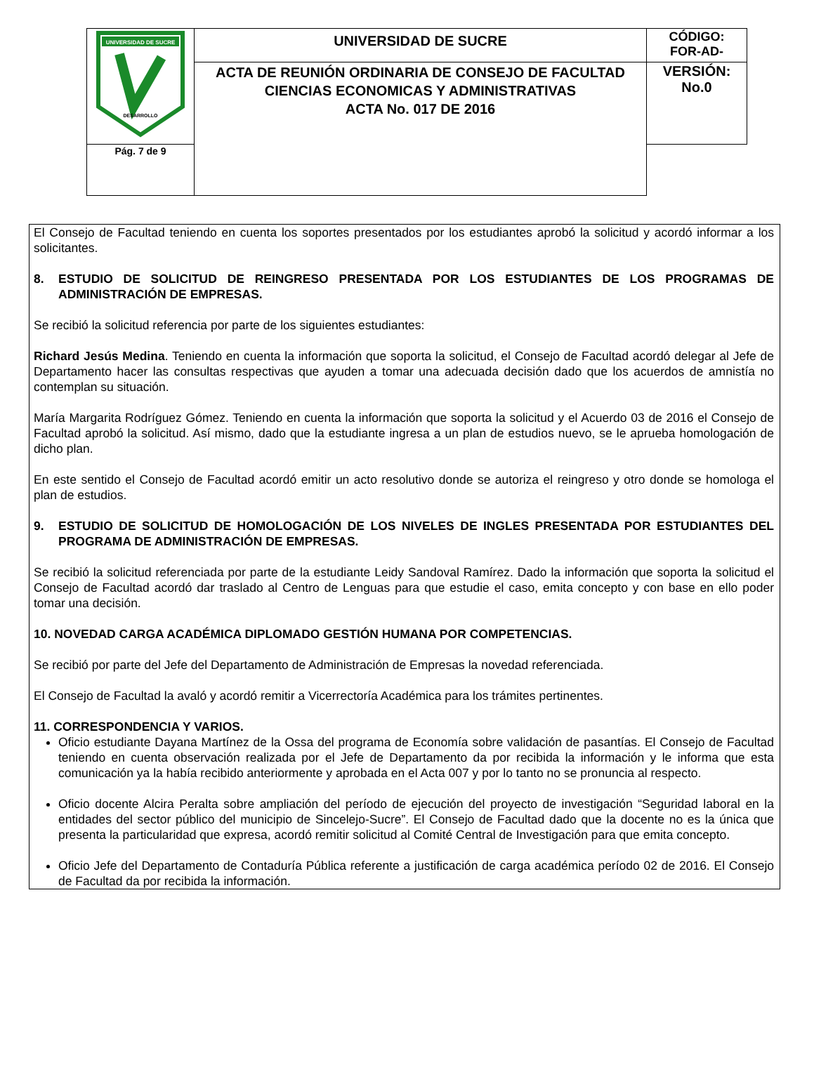| UNIVERSIDAD DE SUCRE DESARROLLO | UNIVERSIDAD DE SUCRE | CÓDIGO: FOR-AD- |
| | ACTA DE REUNIÓN ORDINARIA DE CONSEJO DE FACULTAD CIENCIAS ECONOMICAS Y ADMINISTRATIVAS ACTA No. 017 DE 2016 | VERSIÓN: No.0 |
| Pág. 7 de 9 | | |
El Consejo de Facultad teniendo en cuenta los soportes presentados por los estudiantes aprobó la solicitud y acordó informar a los solicitantes.
8. ESTUDIO DE SOLICITUD DE REINGRESO PRESENTADA POR LOS ESTUDIANTES DE LOS PROGRAMAS DE ADMINISTRACIÓN DE EMPRESAS.
Se recibió la solicitud referencia por parte de los siguientes estudiantes:
Richard Jesús Medina. Teniendo en cuenta la información que soporta la solicitud, el Consejo de Facultad acordó delegar al Jefe de Departamento hacer las consultas respectivas que ayuden a tomar una adecuada decisión dado que los acuerdos de amnistía no contemplan su situación.
María Margarita Rodríguez Gómez. Teniendo en cuenta la información que soporta la solicitud y el Acuerdo 03 de 2016 el Consejo de Facultad aprobó la solicitud. Así mismo, dado que la estudiante ingresa a un plan de estudios nuevo, se le aprueba homologación de dicho plan.
En este sentido el Consejo de Facultad acordó emitir un acto resolutivo donde se autoriza el reingreso y otro donde se homologa el plan de estudios.
9. ESTUDIO DE SOLICITUD DE HOMOLOGACIÓN DE LOS NIVELES DE INGLES PRESENTADA POR ESTUDIANTES DEL PROGRAMA DE ADMINISTRACIÓN DE EMPRESAS.
Se recibió la solicitud referenciada por parte de la estudiante Leidy Sandoval Ramírez. Dado la información que soporta la solicitud el Consejo de Facultad acordó dar traslado al Centro de Lenguas para que estudie el caso, emita concepto y con base en ello poder tomar una decisión.
10. NOVEDAD CARGA ACADÉMICA DIPLOMADO GESTIÓN HUMANA POR COMPETENCIAS.
Se recibió por parte del Jefe del Departamento de Administración de Empresas la novedad referenciada.
El Consejo de Facultad la avaló y acordó remitir a Vicerrectoría Académica para los trámites pertinentes.
11. CORRESPONDENCIA Y VARIOS.
Oficio estudiante Dayana Martínez de la Ossa del programa de Economía sobre validación de pasantías. El Consejo de Facultad teniendo en cuenta observación realizada por el Jefe de Departamento da por recibida la información y le informa que esta comunicación ya la había recibido anteriormente y aprobada en el Acta 007 y por lo tanto no se pronuncia al respecto.
Oficio docente Alcira Peralta sobre ampliación del período de ejecución del proyecto de investigación “Seguridad laboral en la entidades del sector público del municipio de Sincelejo-Sucre”. El Consejo de Facultad dado que la docente no es la única que presenta la particularidad que expresa, acordó remitir solicitud al Comité Central de Investigación para que emita concepto.
Oficio Jefe del Departamento de Contaduría Pública referente a justificación de carga académica período 02 de 2016. El Consejo de Facultad da por recibida la información.